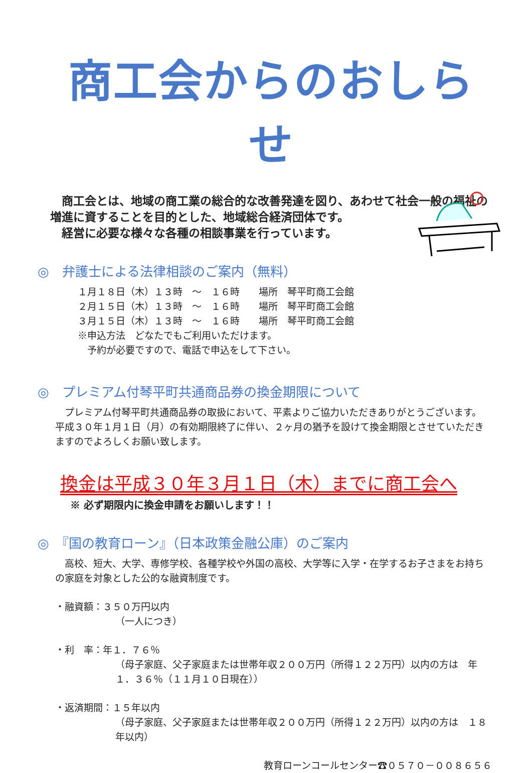商工会からのおしらせ
　商工会とは、地域の商工業の総合的な改善発達を図り、あわせて社会一般の福祉の増進に資することを目的とした、地域総合経済団体です。
　経営に必要な様々な各種の相談事業を行っています。
◎　弁護士による法律相談のご案内（無料）
１月１８日（木）１３時　～　１６時　　場所　琴平町商工会館
２月１５日（木）１３時　～　１６時　　場所　琴平町商工会館
３月１５日（木）１３時　～　１６時　　場所　琴平町商工会館
※申込方法　どなたでもご利用いただけます。
　予約が必要ですので、電話で申込をして下さい。
◎　プレミアム付琴平町共通商品券の換金期限について
　プレミアム付琴平町共通商品券の取扱において、平素よりご協力いただきありがとうございます。
平成３０年１月１日（月）の有効期限終了に伴い、２ヶ月の猶予を設けて換金期限とさせていただきますのでよろしくお願い致します。
換金は平成３０年３月１日（木）までに商工会へ
※ 必ず期限内に換金申請をお願いします！！
◎　『国の教育ローン』（日本政策金融公庫）のご案内
　高校、短大、大学、専修学校、各種学校や外国の高校、大学等に入学・在学するお子さまをお持ちの家庭を対象とした公的な融資制度です。
・融資額：３５０万円以内
（一人につき）
・利　率：年１．７６％
（母子家庭、父子家庭または世帯年収２００万円（所得１２２万円）以内の方は　年１．３６％（１１月１０日現在））
・返済期間：１５年以内
（母子家庭、父子家庭または世帯年収２００万円（所得１２２万円）以内の方は　１８年以内）
教育ローンコールセンター☎０５７０－００８６５６